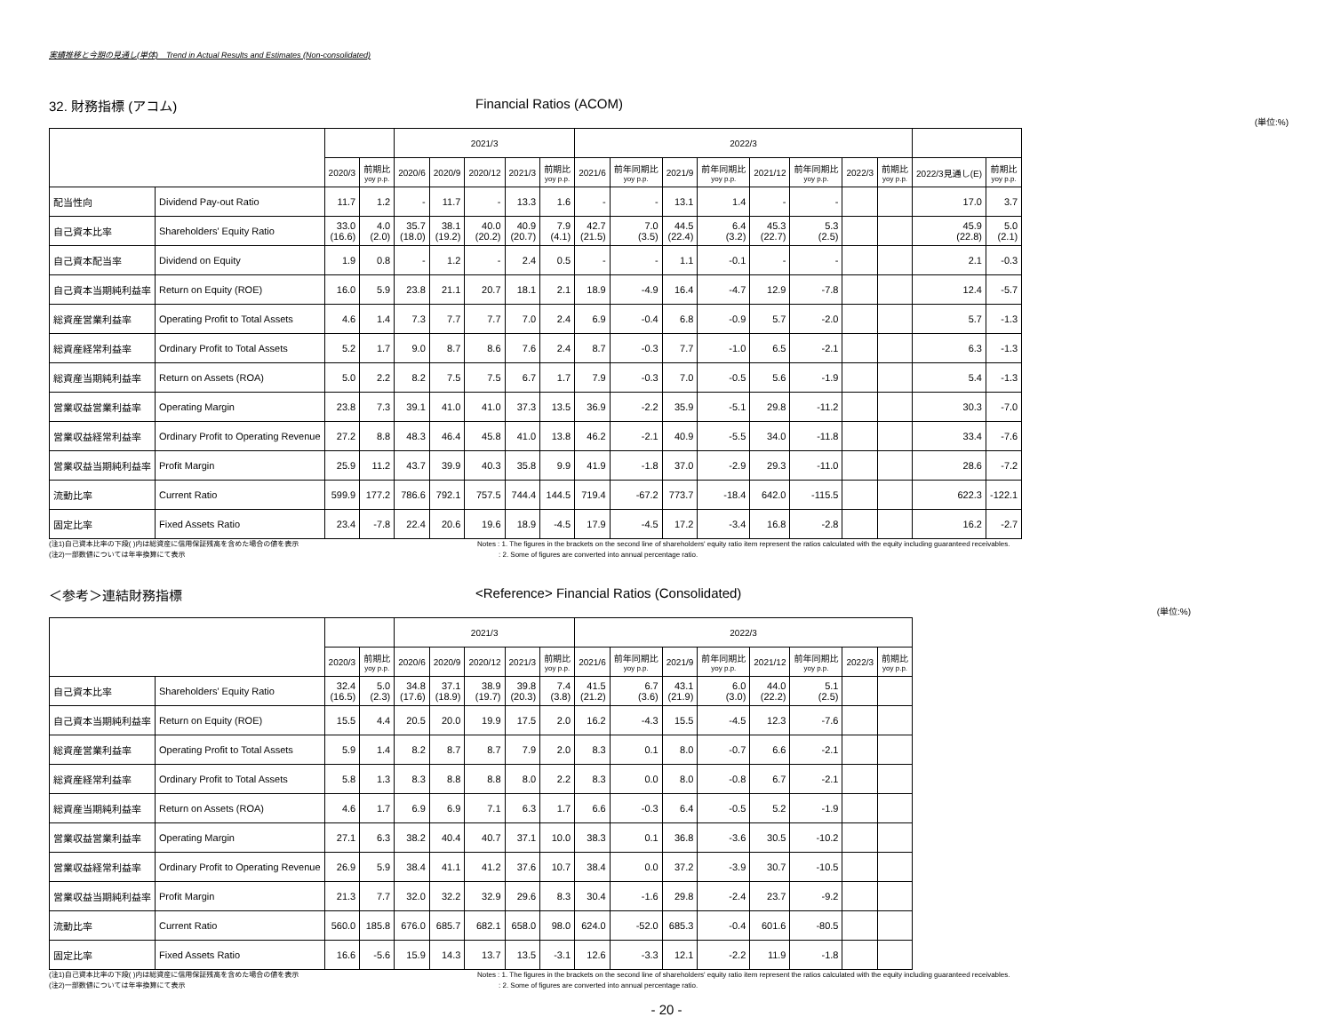実績推移と今期の見通し(単体)　Trend in Actual Results and Estimates (Non-consolidated)
32. 財務指標 (アコム) Financial Ratios (ACOM)
(単位:%)
| | | | | 2021/3 | | | | | 2022/3 | | | | | | | | | |
| --- | --- | --- | --- | --- | --- | --- | --- | --- | --- | --- | --- | --- | --- | --- | --- | --- | --- | --- |
| | | 2020/3 | 前期比 yoy p.p. | 2020/6 | 2020/9 | 2020/12 | 2021/3 | 前期比 yoy p.p. | 2021/6 | 前年同期比 yoy p.p. | 2021/9 | 前年同期比 yoy p.p. | 2021/12 | 前年同期比 yoy p.p. | 2022/3 | 前期比 yoy p.p. | 2022/3見通し(E) | 前期比 yoy p.p. |
| 配当性向 | Dividend Pay-out Ratio | 11.7 | 1.2 | - | 11.7 | - | 13.3 | 1.6 | - | - | 13.1 | 1.4 | - | - | | | 17.0 | 3.7 |
| 自己資本比率 | Shareholders' Equity Ratio | 33.0 (16.6) | 4.0 (2.0) | 35.7 (18.0) | 38.1 (19.2) | 40.0 (20.2) | 40.9 (20.7) | 7.9 (4.1) | 42.7 (21.5) | 7.0 (3.5) | 44.5 (22.4) | 6.4 (3.2) | 45.3 (22.7) | 5.3 (2.5) | | | 45.9 (22.8) | 5.0 (2.1) |
| 自己資本配当率 | Dividend on Equity | 1.9 | 0.8 | - | 1.2 | - | 2.4 | 0.5 | - | - | 1.1 | -0.1 | - | - | | | 2.1 | -0.3 |
| 自己資本当期純利益率 | Return on Equity (ROE) | 16.0 | 5.9 | 23.8 | 21.1 | 20.7 | 18.1 | 2.1 | 18.9 | -4.9 | 16.4 | -4.7 | 12.9 | -7.8 | | | 12.4 | -5.7 |
| 総資産営業利益率 | Operating Profit to Total Assets | 4.6 | 1.4 | 7.3 | 7.7 | 7.7 | 7.0 | 2.4 | 6.9 | -0.4 | 6.8 | -0.9 | 5.7 | -2.0 | | | 5.7 | -1.3 |
| 総資産経常利益率 | Ordinary Profit to Total Assets | 5.2 | 1.7 | 9.0 | 8.7 | 8.6 | 7.6 | 2.4 | 8.7 | -0.3 | 7.7 | -1.0 | 6.5 | -2.1 | | | 6.3 | -1.3 |
| 総資産当期純利益率 | Return on Assets (ROA) | 5.0 | 2.2 | 8.2 | 7.5 | 7.5 | 6.7 | 1.7 | 7.9 | -0.3 | 7.0 | -0.5 | 5.6 | -1.9 | | | 5.4 | -1.3 |
| 営業収益営業利益率 | Operating Margin | 23.8 | 7.3 | 39.1 | 41.0 | 41.0 | 37.3 | 13.5 | 36.9 | -2.2 | 35.9 | -5.1 | 29.8 | -11.2 | | | 30.3 | -7.0 |
| 営業収益経常利益率 | Ordinary Profit to Operating Revenue | 27.2 | 8.8 | 48.3 | 46.4 | 45.8 | 41.0 | 13.8 | 46.2 | -2.1 | 40.9 | -5.5 | 34.0 | -11.8 | | | 33.4 | -7.6 |
| 営業収益当期純利益率 | Profit Margin | 25.9 | 11.2 | 43.7 | 39.9 | 40.3 | 35.8 | 9.9 | 41.9 | -1.8 | 37.0 | -2.9 | 29.3 | -11.0 | | | 28.6 | -7.2 |
| 流動比率 | Current Ratio | 599.9 | 177.2 | 786.6 | 792.1 | 757.5 | 744.4 | 144.5 | 719.4 | -67.2 | 773.7 | -18.4 | 642.0 | -115.5 | | | 622.3 | -122.1 |
| 固定比率 | Fixed Assets Ratio | 23.4 | -7.8 | 22.4 | 20.6 | 19.6 | 18.9 | -4.5 | 17.9 | -4.5 | 17.2 | -3.4 | 16.8 | -2.8 | | | 16.2 | -2.7 |
(注1)自己資本比率の下段( )内は総資産に信用保証残高を含めた場合の値を表示
(注2)一部数値については年率換算にて表示
Notes : 1. The figures in the brackets on the second line of shareholders' equity ratio item represent the ratios calculated with the equity including guaranteed receivables.
　　　: 2. Some of figures are converted into annual percentage ratio.
＜参考＞連結財務指標 <Reference> Financial Ratios (Consolidated)
(単位:%)
| | | | | 2021/3 | | | | | 2022/3 | | | | | | | |
| --- | --- | --- | --- | --- | --- | --- | --- | --- | --- | --- | --- | --- | --- | --- | --- | --- |
| | | 2020/3 | 前期比 yoy p.p. | 2020/6 | 2020/9 | 2020/12 | 2021/3 | 前期比 yoy p.p. | 2021/6 | 前年同期比 yoy p.p. | 2021/9 | 前年同期比 yoy p.p. | 2021/12 | 前年同期比 yoy p.p. | 2022/3 | 前期比 yoy p.p. |
| 自己資本比率 | Shareholders' Equity Ratio | 32.4 (16.5) | 5.0 (2.3) | 34.8 (17.6) | 37.1 (18.9) | 38.9 (19.7) | 39.8 (20.3) | 7.4 (3.8) | 41.5 (21.2) | 6.7 (3.6) | 43.1 (21.9) | 6.0 (3.0) | 44.0 (22.2) | 5.1 (2.5) | | |
| 自己資本当期純利益率 | Return on Equity (ROE) | 15.5 | 4.4 | 20.5 | 20.0 | 19.9 | 17.5 | 2.0 | 16.2 | -4.3 | 15.5 | -4.5 | 12.3 | -7.6 | | |
| 総資産営業利益率 | Operating Profit to Total Assets | 5.9 | 1.4 | 8.2 | 8.7 | 8.7 | 7.9 | 2.0 | 8.3 | 0.1 | 8.0 | -0.7 | 6.6 | -2.1 | | |
| 総資産経常利益率 | Ordinary Profit to Total Assets | 5.8 | 1.3 | 8.3 | 8.8 | 8.8 | 8.0 | 2.2 | 8.3 | 0.0 | 8.0 | -0.8 | 6.7 | -2.1 | | |
| 総資産当期純利益率 | Return on Assets (ROA) | 4.6 | 1.7 | 6.9 | 6.9 | 7.1 | 6.3 | 1.7 | 6.6 | -0.3 | 6.4 | -0.5 | 5.2 | -1.9 | | |
| 営業収益営業利益率 | Operating Margin | 27.1 | 6.3 | 38.2 | 40.4 | 40.7 | 37.1 | 10.0 | 38.3 | 0.1 | 36.8 | -3.6 | 30.5 | -10.2 | | |
| 営業収益経常利益率 | Ordinary Profit to Operating Revenue | 26.9 | 5.9 | 38.4 | 41.1 | 41.2 | 37.6 | 10.7 | 38.4 | 0.0 | 37.2 | -3.9 | 30.7 | -10.5 | | |
| 営業収益当期純利益率 | Profit Margin | 21.3 | 7.7 | 32.0 | 32.2 | 32.9 | 29.6 | 8.3 | 30.4 | -1.6 | 29.8 | -2.4 | 23.7 | -9.2 | | |
| 流動比率 | Current Ratio | 560.0 | 185.8 | 676.0 | 685.7 | 682.1 | 658.0 | 98.0 | 624.0 | -52.0 | 685.3 | -0.4 | 601.6 | -80.5 | | |
| 固定比率 | Fixed Assets Ratio | 16.6 | -5.6 | 15.9 | 14.3 | 13.7 | 13.5 | -3.1 | 12.6 | -3.3 | 12.1 | -2.2 | 11.9 | -1.8 | | |
(注1)自己資本比率の下段( )内は総資産に信用保証残高を含めた場合の値を表示
(注2)一部数値については年率換算にて表示
Notes : 1. The figures in the brackets on the second line of shareholders' equity ratio item represent the ratios calculated with the equity including guaranteed receivables.
　　　: 2. Some of figures are converted into annual percentage ratio.
- 20 -